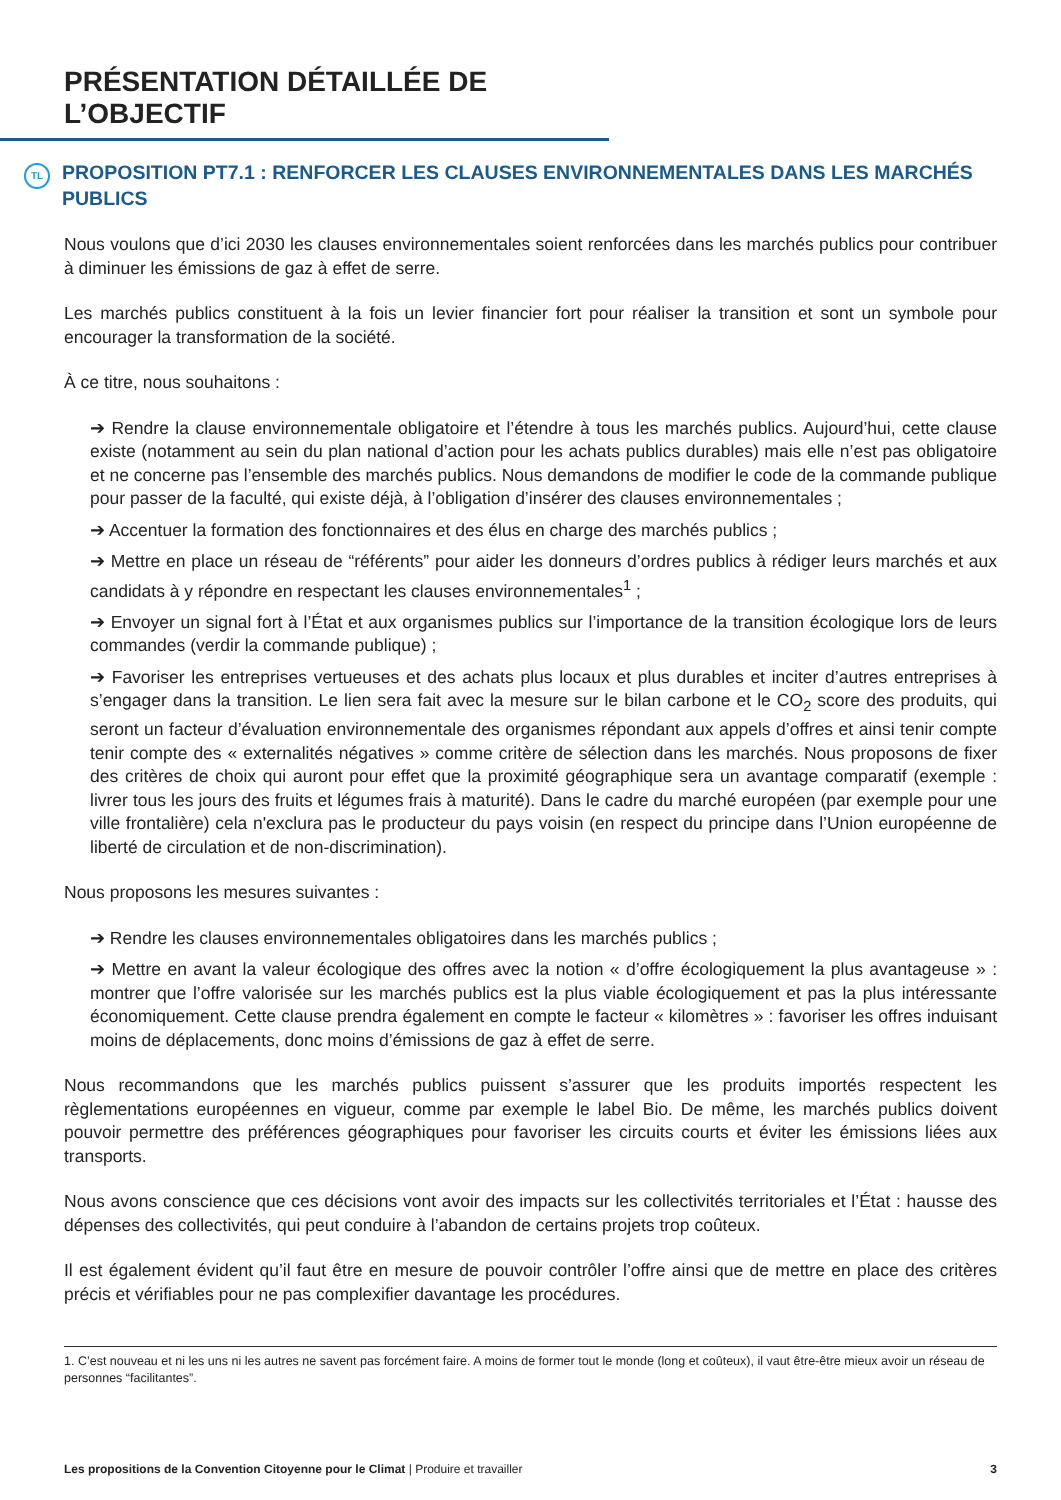PRÉSENTATION DÉTAILLÉE DE L’OBJECTIF
TL PROPOSITION PT7.1 : RENFORCER LES CLAUSES ENVIRONNEMENTALES DANS LES MARCHÉS PUBLICS
Nous voulons que d’ici 2030 les clauses environnementales soient renforcées dans les marchés publics pour contribuer à diminuer les émissions de gaz à effet de serre.
Les marchés publics constituent à la fois un levier financier fort pour réaliser la transition et sont un symbole pour encourager la transformation de la société.
À ce titre, nous souhaitons :
➔ Rendre la clause environnementale obligatoire et l’étendre à tous les marchés publics. Aujourd’hui, cette clause existe (notamment au sein du plan national d’action pour les achats publics durables) mais elle n’est pas obligatoire et ne concerne pas l’ensemble des marchés publics. Nous demandons de modifier le code de la commande publique pour passer de la faculté, qui existe déjà, à l’obligation d’insérer des clauses environnementales ;
➔ Accentuer la formation des fonctionnaires et des élus en charge des marchés publics ;
➔ Mettre en place un réseau de “référents” pour aider les donneurs d’ordres publics à rédiger leurs marchés et aux candidats à y répondre en respectant les clauses environnementales<sup>1</sup> ;
➔ Envoyer un signal fort à l’État et aux organismes publics sur l’importance de la transition écologique lors de leurs commandes (verdir la commande publique) ;
➔ Favoriser les entreprises vertueuses et des achats plus locaux et plus durables et inciter d’autres entreprises à s’engager dans la transition. Le lien sera fait avec la mesure sur le bilan carbone et le CO<sub>2</sub> score des produits, qui seront un facteur d’évaluation environnementale des organismes répondant aux appels d’offres et ainsi tenir compte tenir compte des « externalités négatives » comme critère de sélection dans les marchés. Nous proposons de fixer des critères de choix qui auront pour effet que la proximité géographique sera un avantage comparatif (exemple : livrer tous les jours des fruits et légumes frais à maturité). Dans le cadre du marché européen (par exemple pour une ville frontalière) cela n'exclura pas le producteur du pays voisin (en respect du principe dans l’Union européenne de liberté de circulation et de non-discrimination).
Nous proposons les mesures suivantes :
➔ Rendre les clauses environnementales obligatoires dans les marchés publics ;
➔ Mettre en avant la valeur écologique des offres avec la notion « d’offre écologiquement la plus avantageuse » : montrer que l’offre valorisée sur les marchés publics est la plus viable écologiquement et pas la plus intéressante économiquement. Cette clause prendra également en compte le facteur « kilomètres » : favoriser les offres induisant moins de déplacements, donc moins d’émissions de gaz à effet de serre.
Nous recommandons que les marchés publics puissent s’assurer que les produits importés respectent les règlementations européennes en vigueur, comme par exemple le label Bio. De même, les marchés publics doivent pouvoir permettre des préférences géographiques pour favoriser les circuits courts et éviter les émissions liées aux transports.
Nous avons conscience que ces décisions vont avoir des impacts sur les collectivités territoriales et l’État : hausse des dépenses des collectivités, qui peut conduire à l’abandon de certains projets trop coûteux.
Il est également évident qu’il faut être en mesure de pouvoir contrôler l’offre ainsi que de mettre en place des critères précis et vérifiables pour ne pas complexifier davantage les procédures.
1. C’est nouveau et ni les uns ni les autres ne savent pas forcément faire. A moins de former tout le monde (long et coûteux), il vaut être-être mieux avoir un réseau de personnes “facilitantes”.
Les propositions de la Convention Citoyenne pour le Climat | Produire et travailler 3